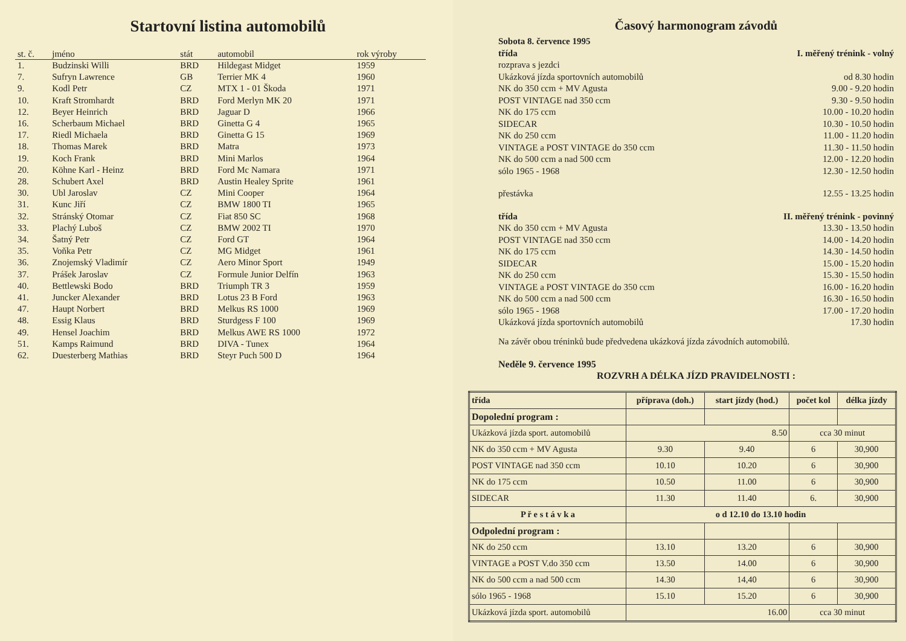Startovní listina automobilů
| st. č. | jméno | stát | automobil | rok výroby |
| --- | --- | --- | --- | --- |
| 1. | Budzinski Willi | BRD | Hildegast Midget | 1959 |
| 7. | Sufryn Lawrence | GB | Terrier MK 4 | 1960 |
| 9. | Kodl Petr | CZ | MTX 1 - 01 Škoda | 1971 |
| 10. | Kraft Stromhardt | BRD | Ford Merlyn MK 20 | 1971 |
| 12. | Beyer Heinrich | BRD | Jaguar D | 1966 |
| 16. | Scherbaum Michael | BRD | Ginetta G 4 | 1965 |
| 17. | Riedl Michaela | BRD | Ginetta G 15 | 1969 |
| 18. | Thomas Marek | BRD | Matra | 1973 |
| 19. | Koch Frank | BRD | Mini Marlos | 1964 |
| 20. | Köhne Karl - Heinz | BRD | Ford Mc Namara | 1971 |
| 28. | Schubert Axel | BRD | Austin Healey Sprite | 1961 |
| 30. | Ubl Jaroslav | CZ | Mini Cooper | 1964 |
| 31. | Kunc Jiří | CZ | BMW 1800 TI | 1965 |
| 32. | Stránský Otomar | CZ | Fiat 850 SC | 1968 |
| 33. | Plachý Luboš | CZ | BMW 2002 TI | 1970 |
| 34. | Šatný Petr | CZ | Ford GT | 1964 |
| 35. | Voňka Petr | CZ | MG Midget | 1961 |
| 36. | Znojemský Vladimír | CZ | Aero Minor Sport | 1949 |
| 37. | Prášek Jaroslav | CZ | Formule Junior Delfín | 1963 |
| 40. | Bettlewski Bodo | BRD | Triumph TR 3 | 1959 |
| 41. | Juncker Alexander | BRD | Lotus 23 B Ford | 1963 |
| 47. | Haupt Norbert | BRD | Melkus RS 1000 | 1969 |
| 48. | Essig Klaus | BRD | Sturdgess F 100 | 1969 |
| 49. | Hensel Joachim | BRD | Melkus AWE RS 1000 | 1972 |
| 51. | Kamps Raimund | BRD | DIVA - Tunex | 1964 |
| 62. | Duesterberg Mathias | BRD | Steyr Puch 500 D | 1964 |
Časový harmonogram závodů
Sobota 8. července 1995
třída I. měřený trénink - volný
rozprava s jezdci
Ukázková jízda sportovních automobilů od 8.30 hodin
NK do 350 ccm + MV Agusta 9.00 - 9.20 hodin
POST VINTAGE nad 350 ccm 9.30 - 9.50 hodin
NK do 175 ccm 10.00 - 10.20 hodin
SIDECAR 10.30 - 10.50 hodin
NK do 250 ccm 11.00 - 11.20 hodin
VINTAGE a POST VINTAGE do 350 ccm 11.30 - 11.50 hodin
NK do 500 ccm a nad 500 ccm 12.00 - 12.20 hodin
sólo 1965 - 1968 12.30 - 12.50 hodin
přestávka 12.55 - 13.25 hodin
třída II. měřený trénink - povinný
NK do 350 ccm + MV Agusta 13.30 - 13.50 hodin
POST VINTAGE nad 350 ccm 14.00 - 14.20 hodin
NK do 175 ccm 14.30 - 14.50 hodin
SIDECAR 15.00 - 15.20 hodin
NK do 250 ccm 15.30 - 15.50 hodin
VINTAGE a POST VINTAGE do 350 ccm 16.00 - 16.20 hodin
NK do 500 ccm a nad 500 ccm 16.30 - 16.50 hodin
sólo 1965 - 1968 17.00 - 17.20 hodin
Ukázková jízda sportovních automobilů 17.30 hodin
Na závěr obou tréninků bude předvedena ukázková jízda závodních automobilů.
Neděle 9. července 1995
ROZVRH A DÉLKA JÍZD PRAVIDELNOSTI :
| třída | příprava (doh.) | start jízdy (hod.) | počet kol | délka jízdy |
| --- | --- | --- | --- | --- |
| Dopolední program : | | | | |
| Ukázková jízda sport. automobilů | 8.50 | | cca 30 minut | |
| NK do 350 ccm + MV Agusta | 9.30 | 9.40 | 6 | 30,900 |
| POST VINTAGE nad 350 ccm | 10.10 | 10.20 | 6 | 30,900 |
| NK do 175 ccm | 10.50 | 11.00 | 6 | 30,900 |
| SIDECAR | 11.30 | 11.40 | 6. | 30,900 |
| P ř e s t á v k a | o d 12.10 do 13.10 hodin | | | |
| Odpolední program : | | | | |
| NK do 250 ccm | 13.10 | 13.20 | 6 | 30,900 |
| VINTAGE a POST V.do 350 ccm | 13.50 | 14.00 | 6 | 30,900 |
| NK do 500 ccm a nad 500 ccm | 14.30 | 14,40 | 6 | 30,900 |
| sólo 1965 - 1968 | 15.10 | 15.20 | 6 | 30,900 |
| Ukázková jízda sport. automobilů | 16.00 | | cca 30 minut | |